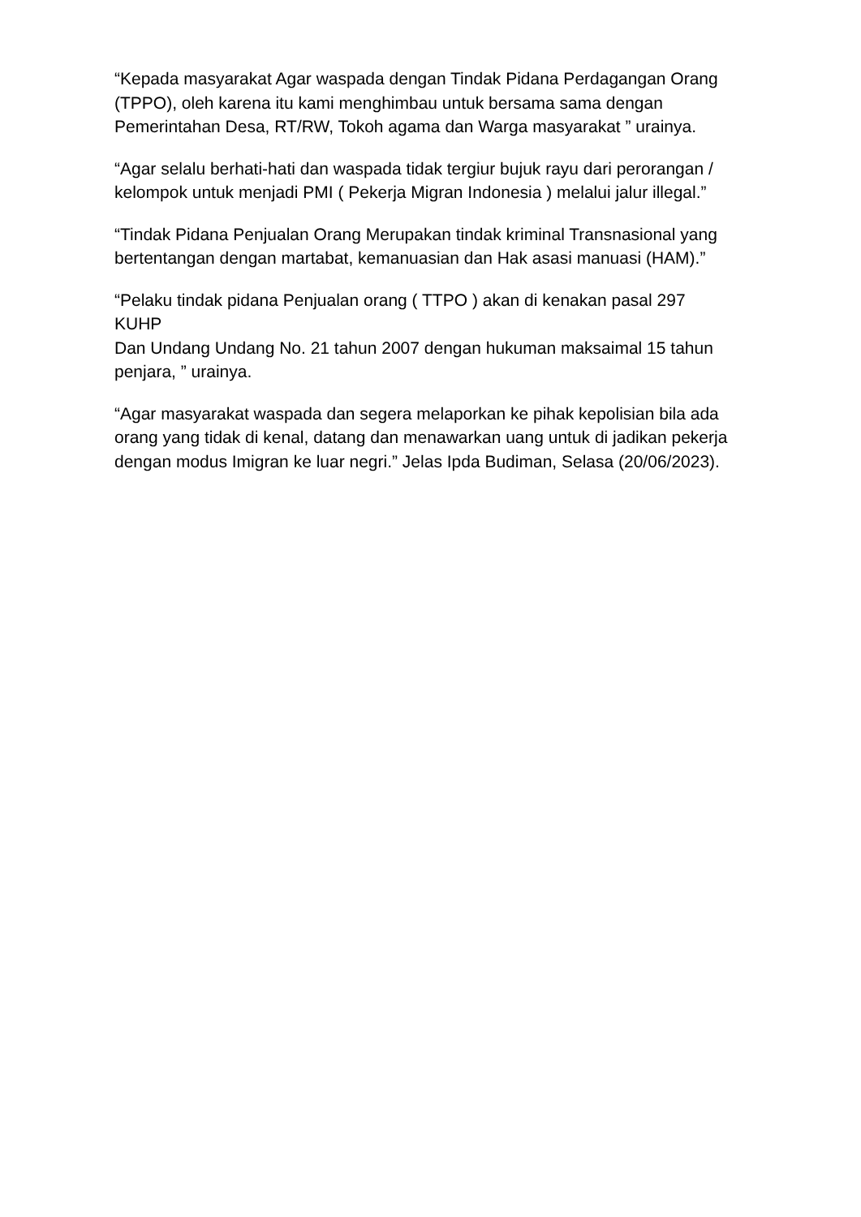“Kepada masyarakat Agar waspada dengan Tindak Pidana Perdagangan Orang (TPPO), oleh karena itu kami menghimbau untuk bersama sama dengan Pemerintahan Desa, RT/RW, Tokoh agama dan Warga masyarakat ” urainya.
“Agar selalu berhati-hati dan waspada tidak tergiur bujuk rayu dari perorangan / kelompok untuk menjadi PMI ( Pekerja Migran Indonesia ) melalui jalur illegal.”
“Tindak Pidana Penjualan Orang Merupakan tindak kriminal Transnasional yang bertentangan dengan martabat, kemanuasian dan Hak asasi manuasi (HAM).”
“Pelaku tindak pidana Penjualan orang ( TTPO ) akan di kenakan pasal 297
KUHP
Dan Undang Undang No. 21 tahun 2007 dengan hukuman maksaimal 15 tahun penjara, ” urainya.
“Agar masyarakat waspada dan segera melaporkan ke pihak kepolisian bila ada orang yang tidak di kenal, datang dan menawarkan uang untuk di jadikan pekerja dengan modus Imigran ke luar negri.” Jelas Ipda Budiman, Selasa (20/06/2023).